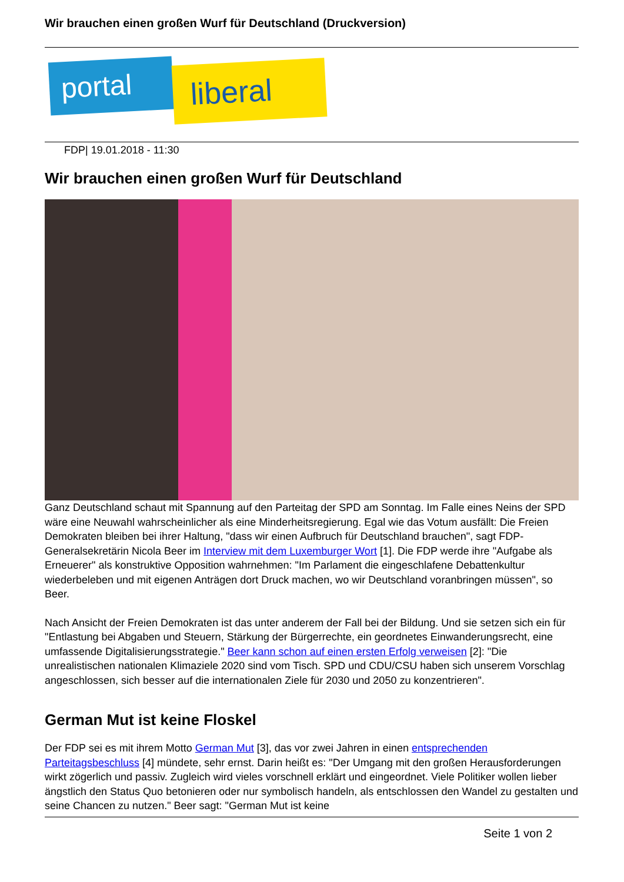Wir brauchen einen großen Wurf für Deutschland (Druckversion)
portal liberal
FDP| 19.01.2018 - 11:30
Wir brauchen einen großen Wurf für Deutschland
Ganz Deutschland schaut mit Spannung auf den Parteitag der SPD am Sonntag. Im Falle eines Neins der SPD wäre eine Neuwahl wahrscheinlicher als eine Minderheitsregierung. Egal wie das Votum ausfällt: Die Freien Demokraten bleiben bei ihrer Haltung, "dass wir einen Aufbruch für Deutschland brauchen", sagt FDP-Generalsekretärin Nicola Beer im Interview mit dem Luxemburger Wort [1]. Die FDP werde ihre "Aufgabe als Erneuerer" als konstruktive Opposition wahrnehmen: "Im Parlament die eingeschlafene Debattenkultur wiederbeleben und mit eigenen Anträgen dort Druck machen, wo wir Deutschland voranbringen müssen", so Beer.
Nach Ansicht der Freien Demokraten ist das unter anderem der Fall bei der Bildung. Und sie setzen sich ein für "Entlastung bei Abgaben und Steuern, Stärkung der Bürgerrechte, ein geordnetes Einwanderungsrecht, eine umfassende Digitalisierungsstrategie." Beer kann schon auf einen ersten Erfolg verweisen [2]: "Die unrealistischen nationalen Klimaziele 2020 sind vom Tisch. SPD und CDU/CSU haben sich unserem Vorschlag angeschlossen, sich besser auf die internationalen Ziele für 2030 und 2050 zu konzentrieren".
German Mut ist keine Floskel
Der FDP sei es mit ihrem Motto German Mut [3], das vor zwei Jahren in einen entsprechenden Parteitagsbeschluss [4] mündete, sehr ernst. Darin heißt es: "Der Umgang mit den großen Herausforderungen wirkt zögerlich und passiv. Zugleich wird vieles vorschnell erklärt und eingeordnet. Viele Politiker wollen lieber ängstlich den Status Quo betonieren oder nur symbolisch handeln, als entschlossen den Wandel zu gestalten und seine Chancen zu nutzen." Beer sagt: "German Mut ist keine
Seite 1 von 2